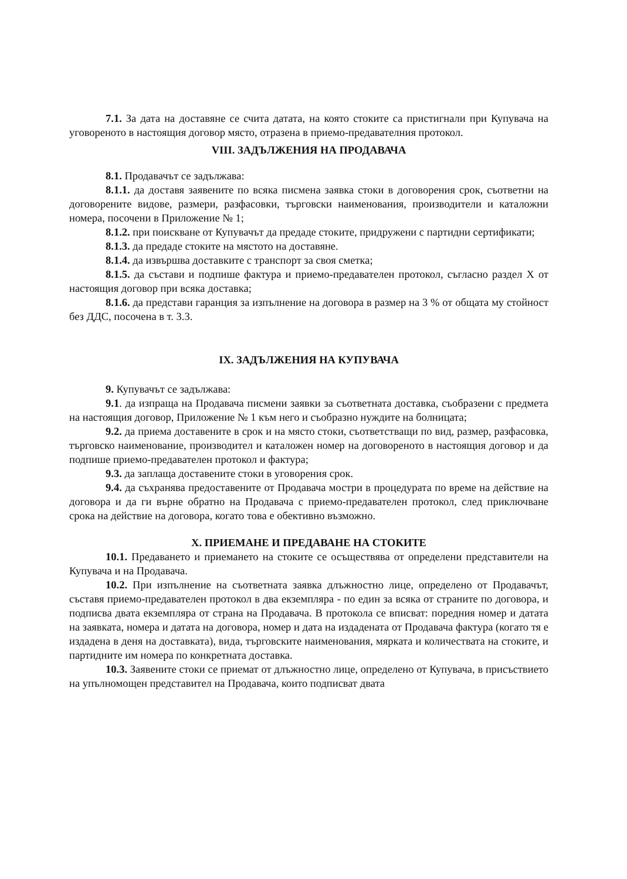7.1. За дата на доставяне се счита датата, на която стоките са пристигнали при Купувача на уговореното в настоящия договор място, отразена в приемо-предавателния протокол.
VIII. ЗАДЪЛЖЕНИЯ НА ПРОДАВАЧА
8.1. Продавачът се задължава:
8.1.1. да доставя заявените по всяка писмена заявка стоки в договорения срок, съответни на договорените видове, размери, разфасовки, търговски наименования, производители и каталожни номера, посочени в Приложение № 1;
8.1.2. при поискване от Купувачът да предаде стоките, придружени с партидни сертификати;
8.1.3. да предаде стоките на мястото на доставяне.
8.1.4. да извършва доставките с транспорт за своя сметка;
8.1.5. да състави и подпише фактура и приемо-предавателен протокол, съгласно раздел Х от настоящия договор при всяка доставка;
8.1.6. да представи гаранция за изпълнение на договора в размер на 3 % от общата му стойност без ДДС, посочена в т. 3.3.
IX. ЗАДЪЛЖЕНИЯ НА КУПУВАЧА
9. Купувачът се задължава:
9.1. да изпраща на Продавача писмени заявки за съответната доставка, съобразени с предмета на настоящия договор, Приложение № 1 към него и съобразно нуждите на болницата;
9.2. да приема доставените в срок и на място стоки, съответстващи по вид, размер, разфасовка, търговско наименование, производител и каталожен номер на договореното в настоящия договор и да подпише приемо-предавателен протокол и фактура;
9.3. да заплаща доставените стоки в уговорения срок.
9.4. да съхранява предоставените от Продавача мостри в процедурата по време на действие на договора и да ги върне обратно на Продавача с приемо-предавателен протокол, след приключване срока на действие на договора, когато това е обективно възможно.
X. ПРИЕМАНЕ И ПРЕДАВАНЕ НА СТОКИТЕ
10.1. Предаването и приемането на стоките се осъществява от определени представители на Купувача и на Продавача.
10.2. При изпълнение на съответната заявка длъжностно лице, определено от Продавачът, съставя приемо-предавателен протокол в два екземпляра - по един за всяка от страните по договора, и подписва двата екземпляра от страна на Продавача. В протокола се вписват: поредния номер и датата на заявката, номера и датата на договора, номер и дата на издадената от Продавача фактура (когато тя е издадена в деня на доставката), вида, търговските наименования, мярката и количествата на стоките, и партидните им номера по конкретната доставка.
10.3. Заявените стоки се приемат от длъжностно лице, определено от Купувача, в присъствието на упълномощен представител на Продавача, които подписват двата